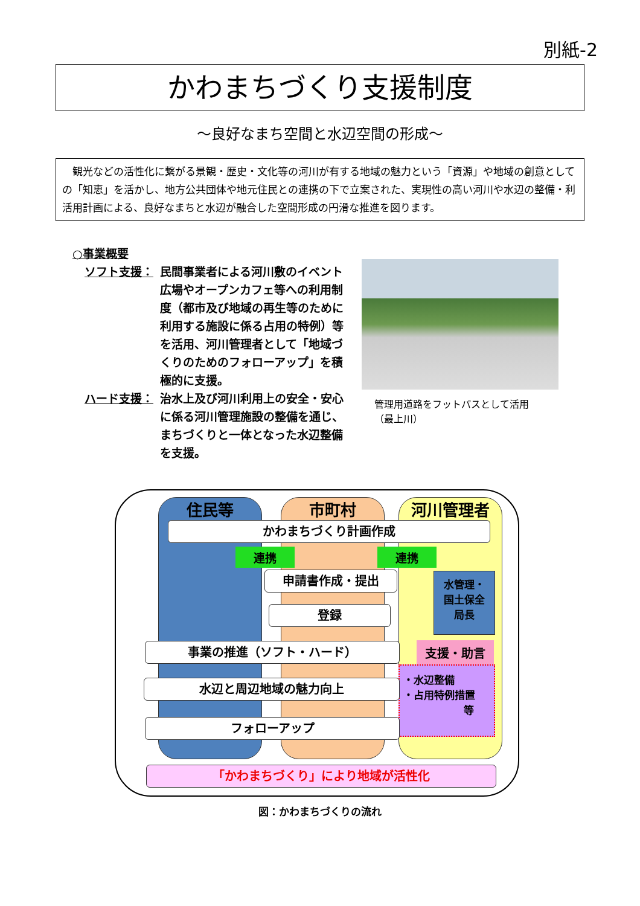別紙-2
かわまちづくり支援制度
～良好なまち空間と水辺空間の形成～
　観光などの活性化に繋がる景観・歴史・文化等の河川が有する地域の魅力という「資源」や地域の創意としての「知恵」を活かし、地方公共団体や地元住民との連携の下で立案された、実現性の高い河川や水辺の整備・利活用計画による、良好なまちと水辺が融合した空間形成の円滑な推進を図ります。
○事業概要
ソフト支援： 民間事業者による河川敷のイベント広場やオープンカフェ等への利用制度（都市及び地域の再生等のために利用する施設に係る占用の特例）等を活用、河川管理者として「地域づくりのためのフォローアップ」を積極的に支援。
ハード支援： 治水上及び河川利用上の安全・安心に係る河川管理施設の整備を通じ、まちづくりと一体となった水辺整備を支援。
管理用道路をフットパスとして活用
（最上川）
住民等 市町村 河川管理者
かわまちづくり計画作成
連携 連携
申請書作成・提出
水管理・
国土保全
局長
登録
事業の推進（ソフト・ハード） 支援・助言
・水辺整備
・占用特例措置
等
水辺と周辺地域の魅力向上
フォローアップ
「かわまちづくり」により地域が活性化
図：かわまちづくりの流れ